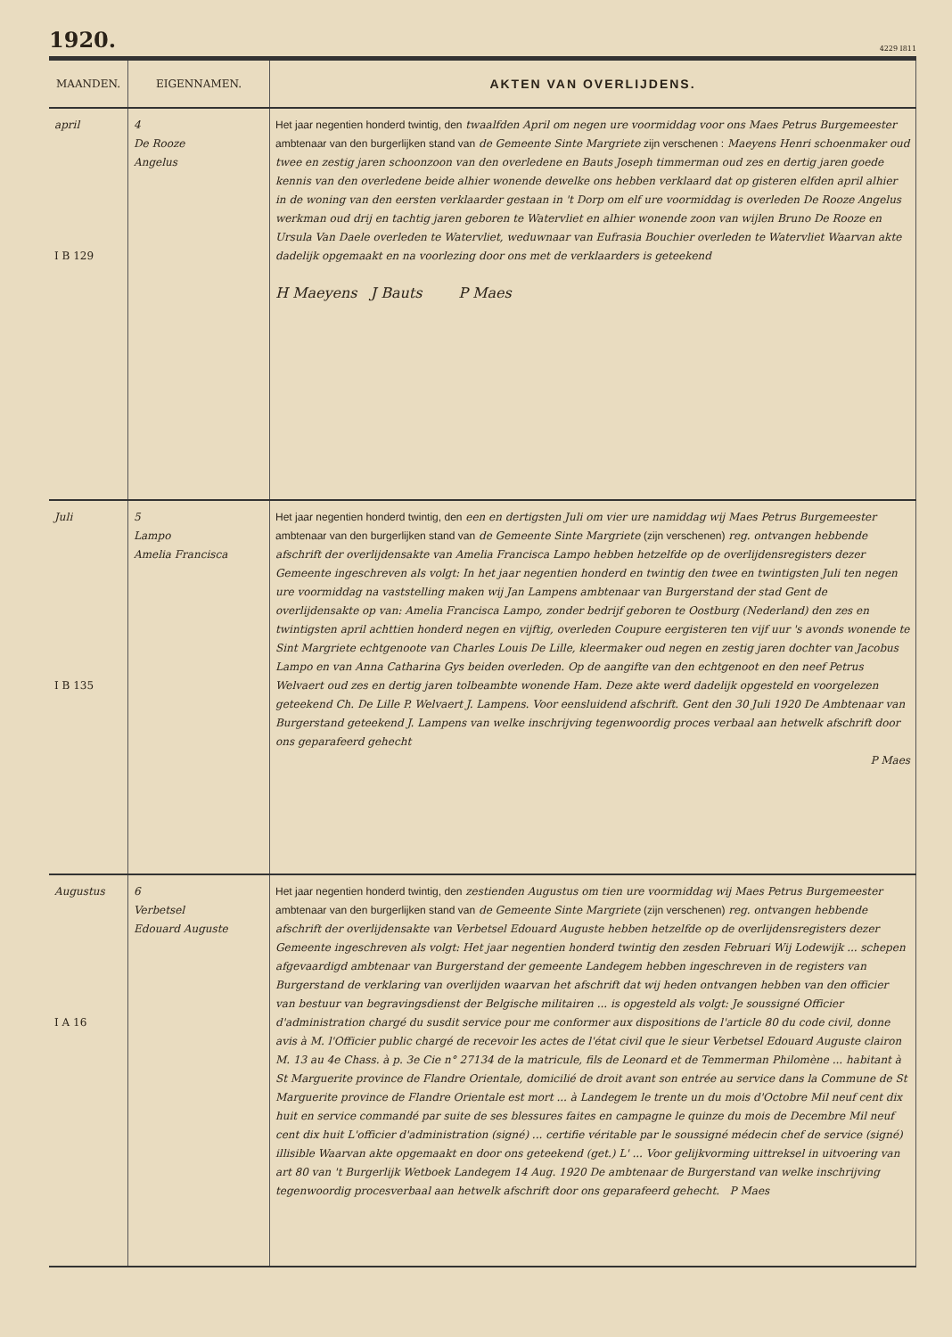1920. 4229 I811
| MAANDEN. | EIGENNAMEN. | AKTEN VAN OVERLIJDENS. |
| --- | --- | --- |
| april I B 129 | 4 De Rooze Angelus | Het jaar negentien honderd twintig, den twaalfden April om negen ure voormiddag voor ons Maes Petrus Burgemeester ambtenaar van den burgerlijken stand van de Gemeente Sinte Margriete zijn verschenen : Maeyens Henri schoenmaker oud twee en zestig jaren schoonzoon van den overledene en Bauts Joseph timmerman oud zes en dertig jaren goede kennis van den overledene beide alhier wonende dewelke ons hebben verklaard dat op gisteren elfden april alhier in de woning van den eersten verklaarder gestaan in 't Dorp om elf ure voormiddag is overleden De Rooze Angelus werkman oud drij en tachtig jaren geboren te Watervliet en alhier wonende zoon van wijlen Bruno De Rooze en Ursula Van Daele overleden te Watervliet, weduwnaar van Eufrasia Bouchier overleden te Watervliet Waarvan akte dadelijk opgemaakt en na voorlezing door ons met de verklaarders is geteekend H Maeyens J Bauts P Maes |
| Juli I B 135 | 5 Lampo Amelia Francisca | Het jaar negentien honderd twintig, den een en dertigsten Juli om vier ure namiddag wij Maes Petrus Burgemeester ambtenaar van den burgerlijken stand van de Gemeente Sinte Margriete (zijn verschenen) reg. ontvangen hebbende afschrift der overlijdensakte van Amelia Francisca Lampo hebben hetzelfde op de overlijdensregisters dezer Gemeente ingeschreven als volgt: In het jaar negentien honderd en twintig den twee en twintigsten Juli ten negen ure voormiddag na vaststelling maken wij Jan Lampens ambtenaar van Burgerstand der stad Gent de overlijdensakte op van: Amelia Francisca Lampo, zonder bedrijf geboren te Oostburg (Nederland) den zes en twintigsten april achttien honderd negen en vijftig, overleden Coupure eergisteren ten vijf uur 's avonds wonende te Sint Margriete echtgenoote van Charles Louis De Lille, kleermaker oud negen en zestig jaren dochter van Jacobus Lampo en van Anna Catharina Gys beiden overleden. Op de aangifte van den echtgenoot en den neef Petrus Welvaert oud zes en dertig jaren tolbeambte wonende Ham. Deze akte werd dadelijk opgesteld en voorgelezen geteekend Ch. De Lille P. Welvaert J. Lampens. Voor eensluidend afschrift. Gent den 30 Juli 1920 De Ambtenaar van Burgerstand geteekend J. Lampens van welke inschrijving tegenwoordig proces verbaal aan hetwelk afschrift door ons geparafeerd gehecht P Maes |
| Augustus I A 16 | 6 Verbetsel Edouard Auguste | Het jaar negentien honderd twintig, den zestienden Augustus om tien ure voormiddag wij Maes Petrus Burgemeester ambtenaar van den burgerlijken stand van de Gemeente Sinte Margriete (zijn verschenen) reg. ontvangen hebbende afschrift der overlijdensakte van Verbetsel Edouard Auguste hebben hetzelfde op de overlijdensregisters dezer Gemeente ingeschreven als volgt: Het jaar negentien honderd twintig den zesden Februari Wij Lodewijk ... schepen afgevaardigd ambtenaar van Burgerstand der gemeente Landegem hebben ingeschreven in de registers van Burgerstand de verklaring van overlijden waarvan het afschrift dat wij heden ontvangen hebben van den officier van bestuur van begravingsdienst der Belgische militairen ... is opgesteld als volgt: Je soussigné Officier d'administration chargé du susdit service pour me conformer aux dispositions de l'article 80 du code civil, donne avis à M. l'Officier public chargé de recevoir les actes de l'état civil que le sieur Verbetsel Edouard Auguste clairon M. 13 au 4e Chass. à p. 3e Cie n° 27134 de la matricule, fils de Leonard et de Temmerman Philomène ... habitant à St Marguerite province de Flandre Orientale, domicilié de droit avant son entrée au service dans la Commune de St Marguerite province de Flandre Orientale est mort ... à Landegem le trente un du mois d'Octobre Mil neuf cent dix huit en service commandé par suite de ses blessures faites en campagne le quinze du mois de Decembre Mil neuf cent dix huit L'officier d'administration (signé) ... certifie véritable par le soussigné médecin chef de service (signé) illisible Waarvan akte opgemaakt en door ons geteekend (get.) L' ... Voor gelijkvorming uittreksel in uitvoering van art 80 van 't Burgerlijk Wetboek Landegem 14 Aug. 1920 De ambtenaar de Burgerstand van welke inschrijving tegenwoordig procesverbaal aan hetwelk afschrift door ons geparafeerd gehecht. P Maes |